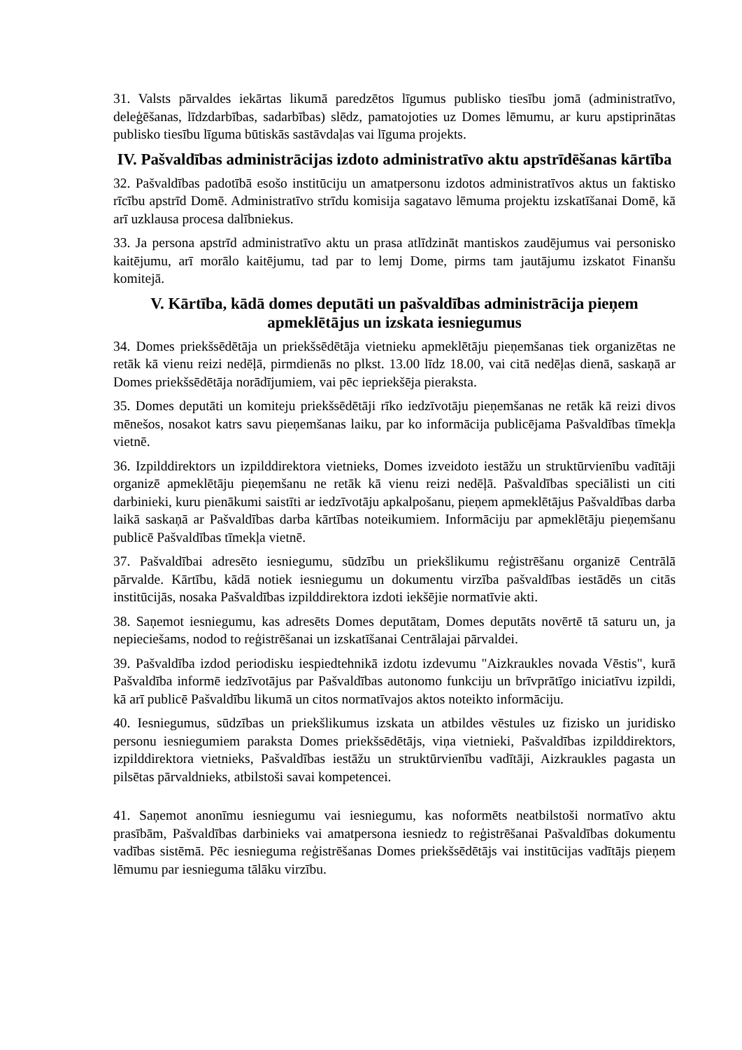31. Valsts pārvaldes iekārtas likumā paredzētos līgumus publisko tiesību jomā (administratīvo, deleģēšanas, līdzdarbības, sadarbības) slēdz, pamatojoties uz Domes lēmumu, ar kuru apstiprinātas publisko tiesību līguma būtiskās sastāvdaļas vai līguma projekts.
IV. Pašvaldības administrācijas izdoto administratīvo aktu apstrīdēšanas kārtība
32. Pašvaldības padotībā esošo institūciju un amatpersonu izdotos administratīvos aktus un faktisko rīcību apstrīd Domē. Administratīvo strīdu komisija sagatavo lēmuma projektu izskatīšanai Domē, kā arī uzklausa procesa dalībniekus.
33. Ja persona apstrīd administratīvo aktu un prasa atlīdzināt mantiskos zaudējumus vai personisko kaitējumu, arī morālo kaitējumu, tad par to lemj Dome, pirms tam jautājumu izskatot Finanšu komitejā.
V. Kārtība, kādā domes deputāti un pašvaldības administrācija pieņem apmeklētājus un izskata iesniegumus
34. Domes priekšsēdētāja un priekšsēdētāja vietnieku apmeklētāju pieņemšanas tiek organizētas ne retāk kā vienu reizi nedēļā, pirmdienās no plkst. 13.00 līdz 18.00, vai citā nedēļas dienā, saskaņā ar Domes priekšsēdētāja norādījumiem, vai pēc iepriekšēja pieraksta.
35. Domes deputāti un komiteju priekšsēdētāji rīko iedzīvotāju pieņemšanas ne retāk kā reizi divos mēnešos, nosakot katrs savu pieņemšanas laiku, par ko informācija publicējama Pašvaldības tīmekļa vietnē.
36. Izpilddirektors un izpilddirektora vietnieks, Domes izveidoto iestāžu un struktūrvienību vadītāji organizē apmeklētāju pieņemšanu ne retāk kā vienu reizi nedēļā. Pašvaldības speciālisti un citi darbinieki, kuru pienākumi saistīti ar iedzīvotāju apkalpošanu, pieņem apmeklētājus Pašvaldības darba laikā saskaņā ar Pašvaldības darba kārtības noteikumiem. Informāciju par apmeklētāju pieņemšanu publicē Pašvaldības tīmekļa vietnē.
37. Pašvaldībai adresēto iesniegumu, sūdzību un priekšlikumu reģistrēšanu organizē Centrālā pārvalde. Kārtību, kādā notiek iesniegumu un dokumentu virzība pašvaldības iestādēs un citās institūcijās, nosaka Pašvaldības izpilddirektora izdoti iekšējie normatīvie akti.
38. Saņemot iesniegumu, kas adresēts Domes deputātam, Domes deputāts novērtē tā saturu un, ja nepieciešams, nodod to reģistrēšanai un izskatīšanai Centrālajai pārvaldei.
39. Pašvaldība izdod periodisku iespiedtehnikā izdotu izdevumu "Aizkraukles novada Vēstis", kurā Pašvaldība informē iedzīvotājus par Pašvaldības autonomo funkciju un brīvprātīgo iniciatīvu izpildi, kā arī publicē Pašvaldību likumā un citos normatīvajos aktos noteikto informāciju.
40. Iesniegumus, sūdzības un priekšlikumus izskata un atbildes vēstules uz fizisko un juridisko personu iesniegumiem paraksta Domes priekšsēdētājs, viņa vietnieki, Pašvaldības izpilddirektors, izpilddirektora vietnieks, Pašvaldības iestāžu un struktūrvienību vadītāji, Aizkraukles pagasta un pilsētas pārvaldnieks, atbilstoši savai kompetencei.
41. Saņemot anonīmu iesniegumu vai iesniegumu, kas noformēts neatbilstoši normatīvo aktu prasībām, Pašvaldības darbinieks vai amatpersona iesniedz to reģistrēšanai Pašvaldības dokumentu vadības sistēmā. Pēc iesnieguma reģistrēšanas Domes priekšsēdētājs vai institūcijas vadītājs pieņem lēmumu par iesnieguma tālāku virzību.